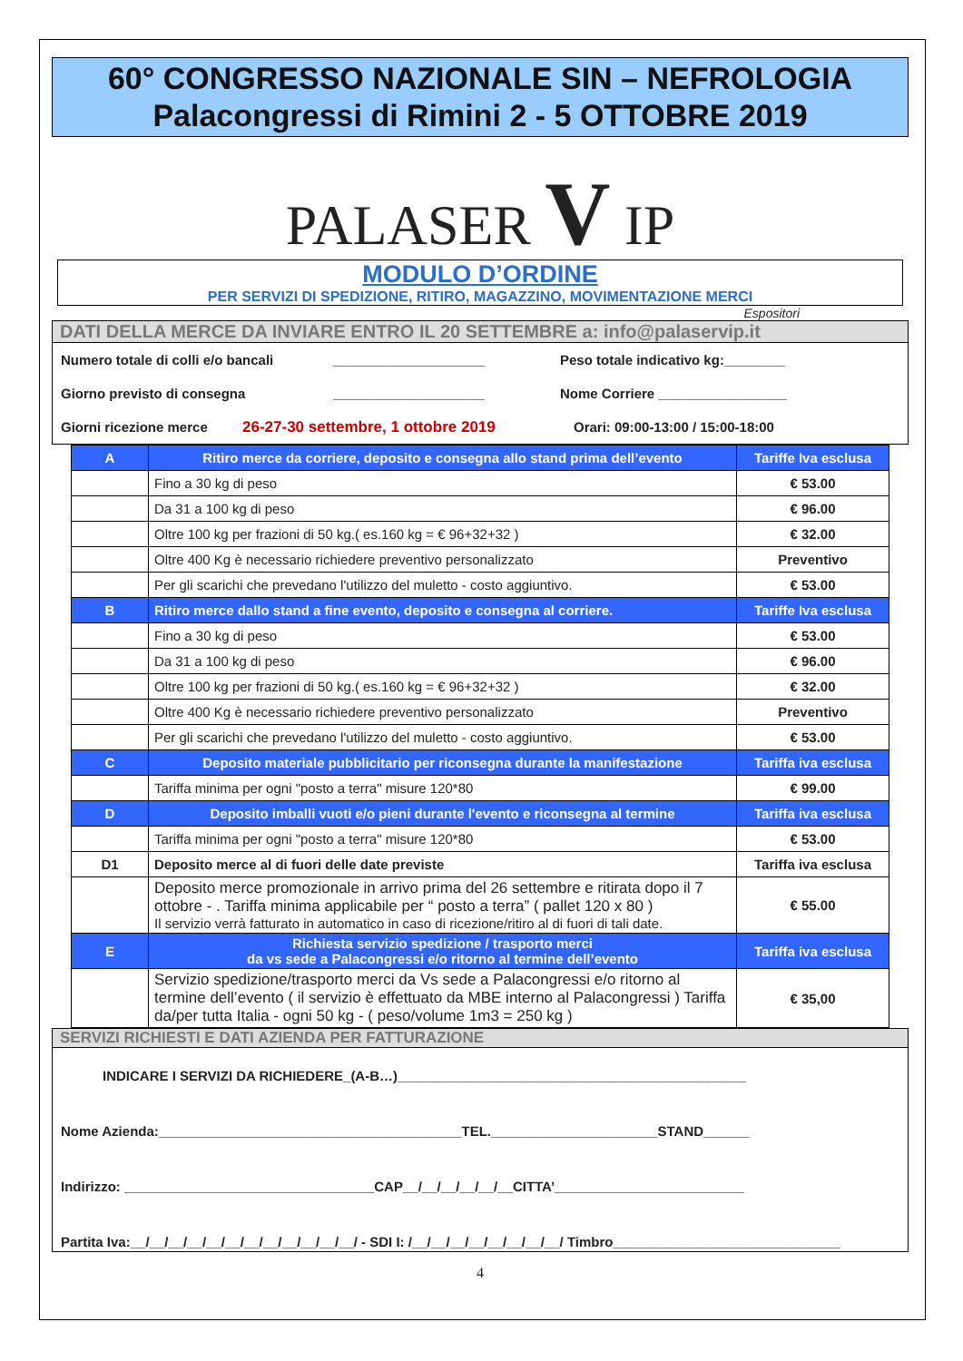60° CONGRESSO NAZIONALE SIN – NEFROLOGIA
Palacongressi di Rimini 2 - 5 OTTOBRE 2019
PALASER V IP
MODULO D’ORDINE
PER SERVIZI DI SPEDIZIONE, RITIRO, MAGAZZINO, MOVIMENTAZIONE MERCI
Espositori
DATI DELLA MERCE DA INVIARE ENTRO IL 20 SETTEMBRE a: info@palaservip.it
Numero totale di colli e/o bancali ____________________ Peso totale indicativo kg:________
Giorno previsto di consegna ____________________ Nome Corriere _________________
Giorni ricezione merce 26-27-30 settembre, 1 ottobre 2019 Orari: 09:00-13:00 / 15:00-18:00
| A | Ritiro merce da corriere, deposito e consegna allo stand prima dell’evento | Tariffe Iva esclusa |
| | Fino a 30 kg di peso | € 53.00 |
| | Da 31 a 100 kg di peso | € 96.00 |
| | Oltre 100 kg per frazioni di 50 kg.( es.160 kg = € 96+32+32 ) | € 32.00 |
| | Oltre 400 Kg è necessario richiedere preventivo personalizzato | Preventivo |
| | Per gli scarichi che prevedano l'utilizzo del muletto - costo aggiuntivo. | € 53.00 |
| B | Ritiro merce dallo stand a fine evento, deposito e consegna al corriere. | Tariffe Iva esclusa |
| | Fino a 30 kg di peso | € 53.00 |
| | Da 31 a 100 kg di peso | € 96.00 |
| | Oltre 100 kg per frazioni di 50 kg.( es.160 kg = € 96+32+32 ) | € 32.00 |
| | Oltre 400 Kg è necessario richiedere preventivo personalizzato | Preventivo |
| | Per gli scarichi che prevedano l'utilizzo del muletto - costo aggiuntivo. | € 53.00 |
| C | Deposito materiale pubblicitario per riconsegna durante la manifestazione | Tariffa iva esclusa |
| | Tariffa minima per ogni "posto a terra" misure 120*80 | € 99.00 |
| D | Deposito imballi vuoti e/o pieni durante l'evento e riconsegna al termine | Tariffa iva esclusa |
| | Tariffa minima per ogni "posto a terra" misure 120*80 | € 53.00 |
| D1 | Deposito merce al di fuori delle date previste | Tariffa iva esclusa |
| | Deposito merce promozionale in arrivo prima del 26 settembre e ritirata dopo il 7 ottobre - . Tariffa minima applicabile per “ posto a terra” ( pallet 120 x 80 ) Il servizio verrà fatturato in automatico in caso di ricezione/ritiro al di fuori di tali date. | € 55.00 |
| E | Richiesta servizio spedizione / trasporto merci da vs sede a Palacongressi e/o ritorno al termine dell’evento | Tariffa iva esclusa |
| | Servizio spedizione/trasporto merci da Vs sede a Palacongressi e/o ritorno al termine dell’evento ( il servizio è effettuato da MBE interno al Palacongressi ) Tariffa da/per tutta Italia - ogni 50 kg - ( peso/volume 1m3 = 250 kg ) | € 35,00 |
SERVIZI RICHIESTI E DATI AZIENDA PER FATTURAZIONE
INDICARE I SERVIZI DA RICHIEDERE_(A-B…)______________________________________________
Nome Azienda:________________________________________TEL.______________________STAND______
Indirizzo: _________________________________CAP__/__/__/__/__/__CITTA’_________________________
Partita Iva:__/__/__/__/__/__/__/__/__/__/__/__/ - SDI I: /__/__/__/__/__/__/__/__/ Timbro______________________________
4